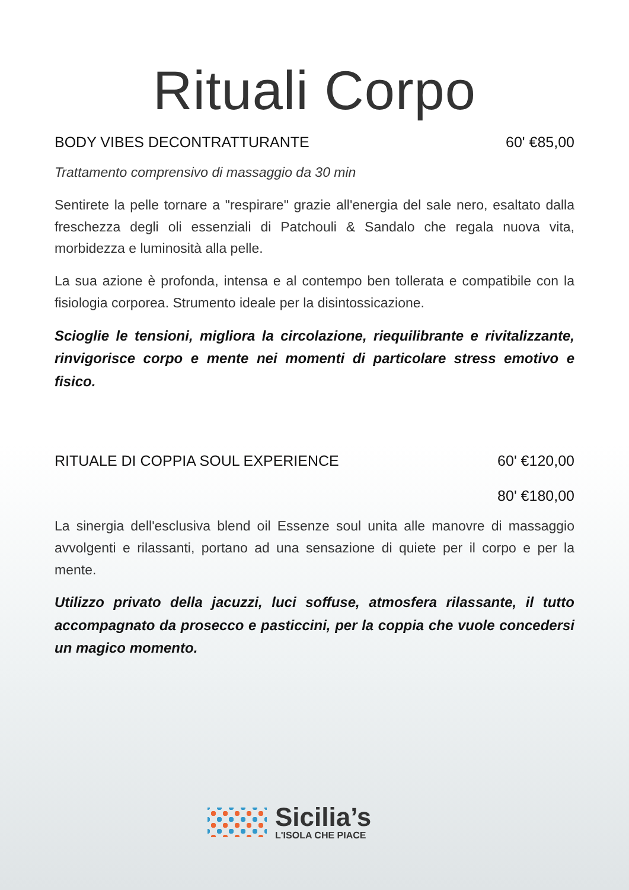Rituali Corpo
BODY VIBES DECONTRATTURANTE 60' €85,00
Trattamento comprensivo di massaggio da 30 min
Sentirete la pelle tornare a "respirare" grazie all'energia del sale nero, esaltato dalla freschezza degli oli essenziali di Patchouli & Sandalo che regala nuova vita, morbidezza e luminosità alla pelle.
La sua azione è profonda, intensa e al contempo ben tollerata e compatibile con la fisiologia corporea. Strumento ideale per la disintossicazione.
Scioglie le tensioni, migliora la circolazione, riequilibrante e rivitalizzante, rinvigorisce corpo e mente nei momenti di particolare stress emotivo e fisico.
RITUALE DI COPPIA SOUL EXPERIENCE 60' €120,00
80' €180,00
La sinergia dell'esclusiva blend oil Essenze soul unita alle manovre di massaggio avvolgenti e rilassanti, portano ad una sensazione di quiete per il corpo e per la mente.
Utilizzo privato della jacuzzi, luci soffuse, atmosfera rilassante, il tutto accompagnato da prosecco e pasticcini, per la coppia che vuole concedersi un magico momento.
Sicilia’s
L'ISOLA CHE PIACE